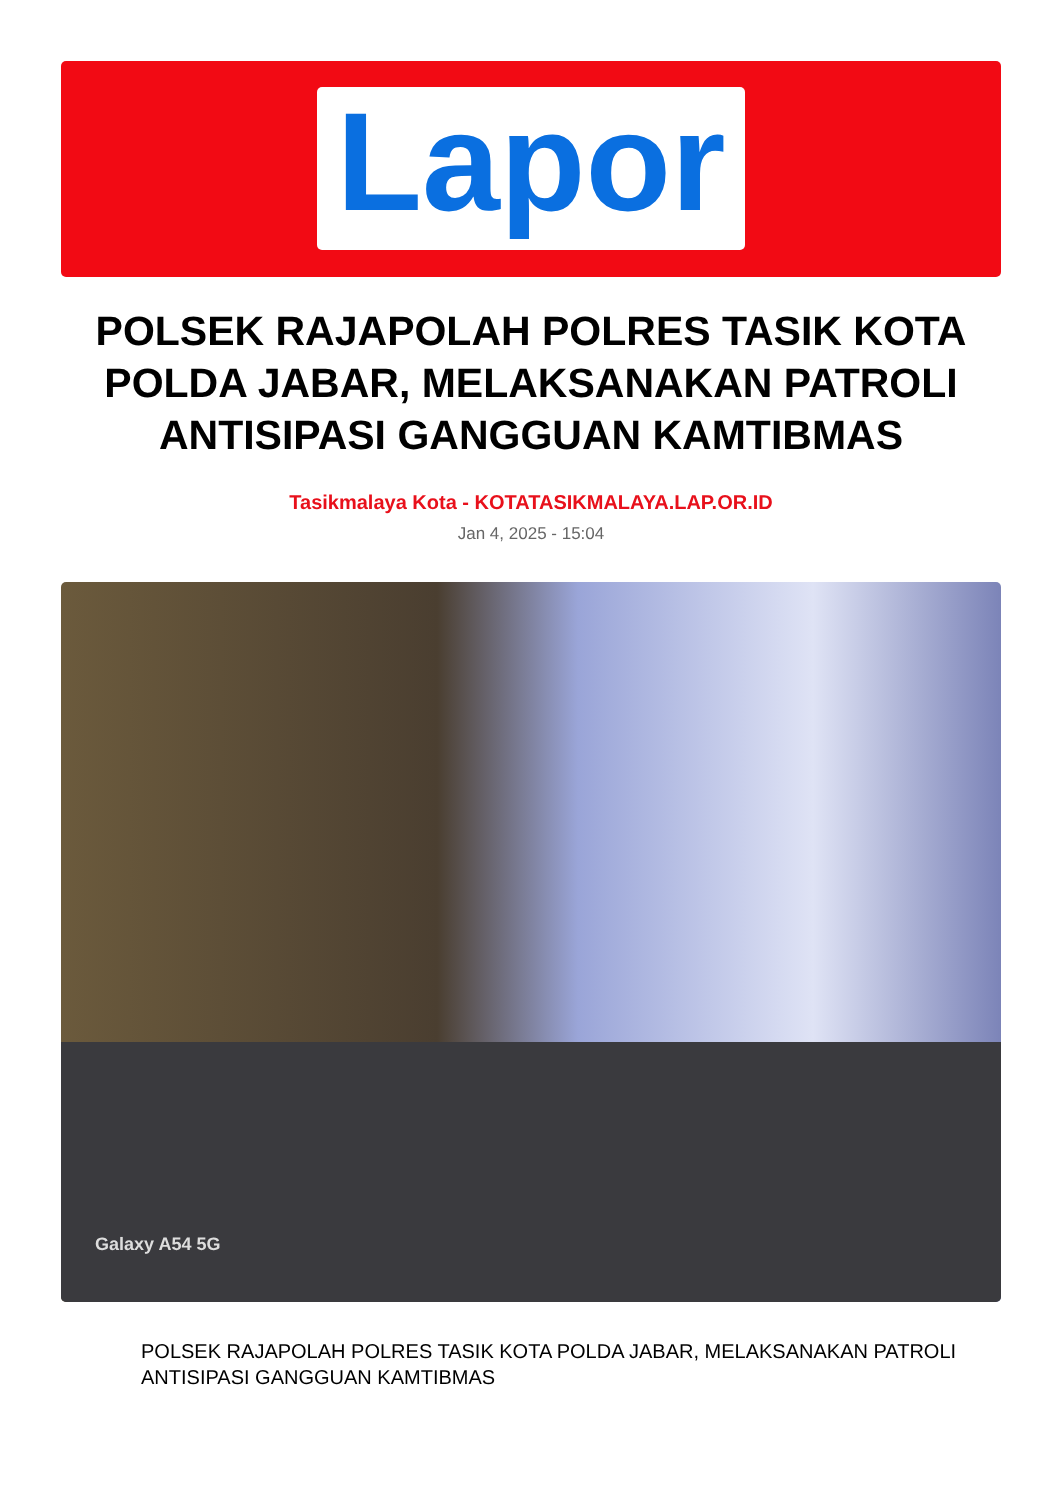Lapor
POLSEK RAJAPOLAH POLRES TASIK KOTA POLDA JABAR, MELAKSANAKAN PATROLI ANTISIPASI GANGGUAN KAMTIBMAS
Tasikmalaya Kota - KOTATASIKMALAYA.LAP.OR.ID
Jan 4, 2025 - 15:04
Galaxy A54 5G
POLSEK RAJAPOLAH POLRES TASIK KOTA POLDA JABAR, MELAKSANAKAN PATROLI ANTISIPASI GANGGUAN KAMTIBMAS